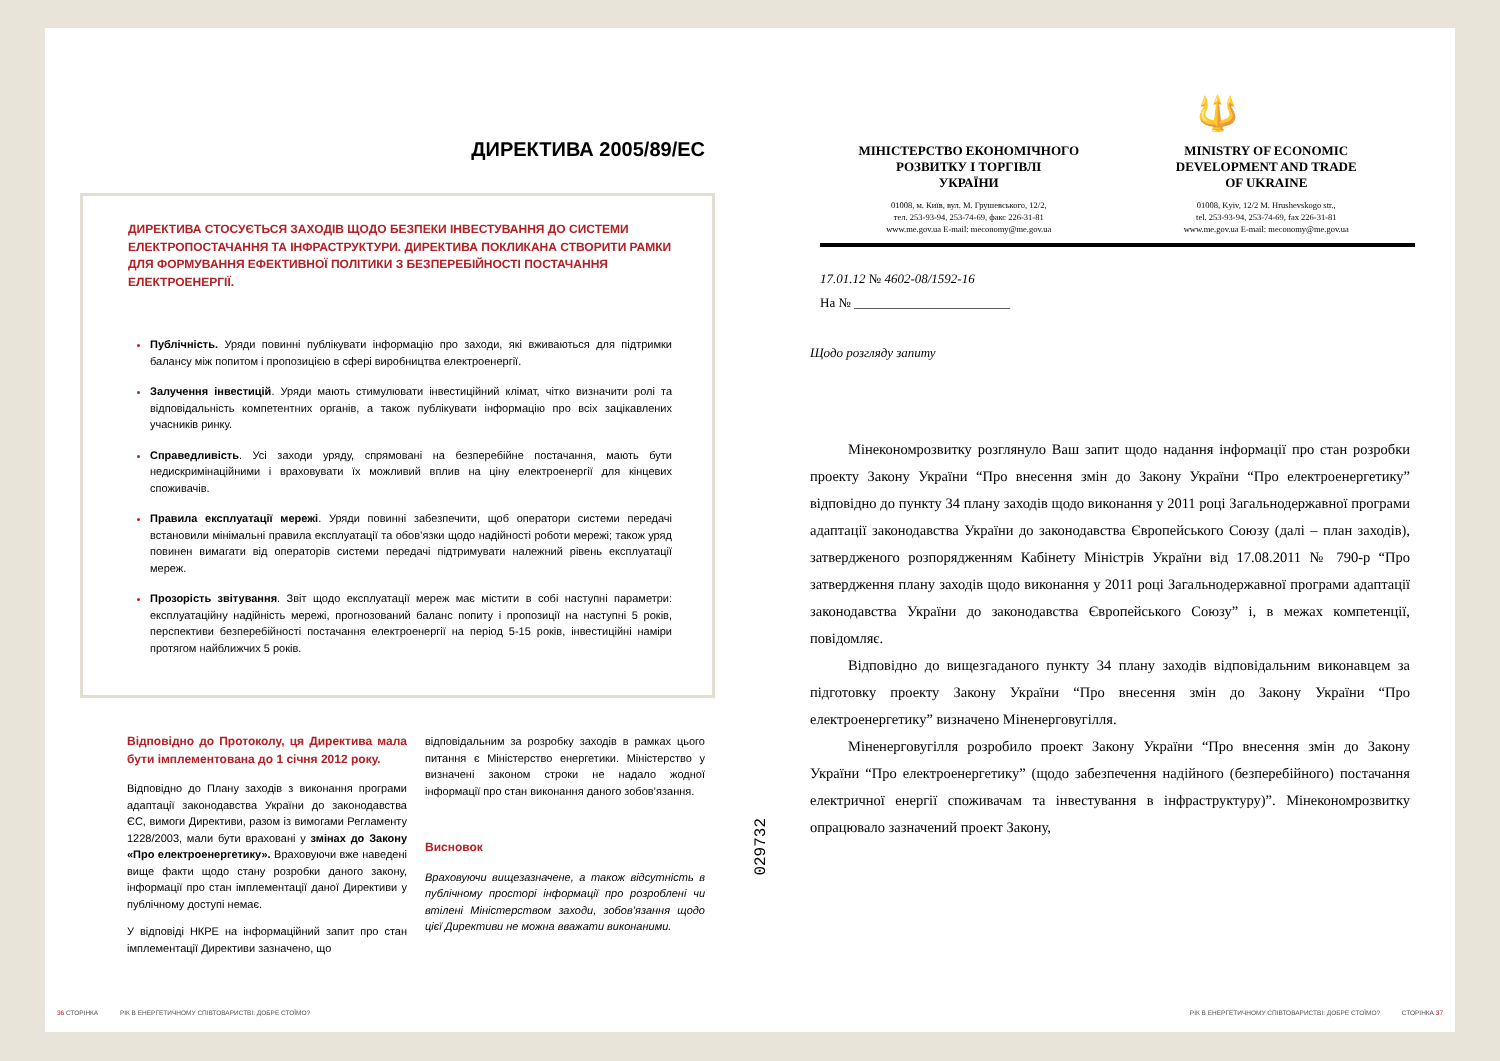ДИРЕКТИВА 2005/89/ЕС
ДИРЕКТИВА СТОСУЄТЬСЯ ЗАХОДІВ ЩОДО БЕЗПЕКИ ІНВЕСТУВАННЯ ДО СИСТЕМИ ЕЛЕКТРОПОСТАЧАННЯ ТА ІНФРАСТРУКТУРИ. ДИРЕКТИВА ПОКЛИКАНА СТВОРИТИ РАМКИ ДЛЯ ФОРМУВАННЯ ЕФЕКТИВНОЇ ПОЛІТИКИ З БЕЗПЕРЕБІЙНОСТІ ПОСТАЧАННЯ ЕЛЕКТРОЕНЕРГІЇ.
Публічність. Уряди повинні публікувати інформацію про заходи, які вживаються для підтримки балансу між попитом і пропозицією в сфері виробництва електроенергії.
Залучення інвестицій. Уряди мають стимулювати інвестиційний клімат, чітко визначити ролі та відповідальність компетентних органів, а також публікувати інформацію про всіх зацікавлених учасників ринку.
Справедливість. Усі заходи уряду, спрямовані на безперебійне постачання, мають бути недискримінаційними і враховувати їх можливий вплив на ціну електроенергії для кінцевих споживачів.
Правила експлуатації мережі. Уряди повинні забезпечити, щоб оператори системи передачі встановили мінімальні правила експлуатації та обов’язки щодо надійності роботи мережі; також уряд повинен вимагати від операторів системи передачі підтримувати належний рівень експлуатації мереж.
Прозорість звітування. Звіт щодо експлуатації мереж має містити в собі наступні параметри: експлуатаційну надійність мережі, прогнозований баланс попиту і пропозиції на наступні 5 років, перспективи безперебійності постачання електроенергії на період 5-15 років, інвестиційні наміри протягом найближчих 5 років.
Відповідно до Протоколу, ця Директива мала бути імплементована до 1 січня 2012 року.
Відповідно до Плану заходів з виконання програми адаптації законодавства України до законодавства ЄС, вимоги Директиви, разом із вимогами Регламенту 1228/2003, мали бути враховані у змінах до Закону «Про електроенергетику». Враховуючи вже наведені вище факти щодо стану розробки даного закону, інформації про стан імплементації даної Директиви у публічному доступі немає.
У відповіді НКРЕ на інформаційний запит про стан імплементації Директиви зазначено, що
відповідальним за розробку заходів в рамках цього питання є Міністерство енергетики. Міністерство у визначені законом строки не надало жодної інформації про стан виконання даного зобов’язання.
Висновок
Враховуючи вищезазначене, а також відсутність в публічному просторі інформації про розроблені чи втілені Міністерством заходи, зобов’язання щодо цієї Директиви не можна вважати виконаними.
36 СТОРІНКА РІК В ЕНЕРГЕТИЧНОМУ СПІВТОВАРИСТВІ: ДОБРЕ СТОЇМО?
🔱
МІНІСТЕРСТВО ЕКОНОМІЧНОГО
РОЗВИТКУ І ТОРГІВЛІ
УКРАЇНИ
01008, м. Київ, вул. М. Грушевського, 12/2,
тел. 253-93-94, 253-74-69, факс 226-31-81
www.me.gov.ua E-mail: meconomy@me.gov.ua
MINISTRY OF ECONOMIC
DEVELOPMENT AND TRADE
OF UKRAINE
01008, Kyiv, 12/2 M. Hrushevskogo str.,
tel. 253-93-94, 253-74-69, fax 226-31-81
www.me.gov.ua E-mail: meconomy@me.gov.ua
17.01.12 № 4602-08/1592-16
На № ________________________
Щодо розгляду запиту
Мінекономрозвитку розглянуло Ваш запит щодо надання інформації про стан розробки проекту Закону України “Про внесення змін до Закону України “Про електроенергетику” відповідно до пункту 34 плану заходів щодо виконання у 2011 році Загальнодержавної програми адаптації законодавства України до законодавства Європейського Союзу (далі – план заходів), затвердженого розпорядженням Кабінету Міністрів України від 17.08.2011 № 790-р “Про затвердження плану заходів щодо виконання у 2011 році Загальнодержавної програми адаптації законодавства України до законодавства Європейського Союзу” і, в межах компетенції, повідомляє.
Відповідно до вищезгаданого пункту 34 плану заходів відповідальним виконавцем за підготовку проекту Закону України “Про внесення змін до Закону України “Про електроенергетику” визначено Міненерговугілля.
Міненерговугілля розробило проект Закону України “Про внесення змін до Закону України “Про електроенергетику” (щодо забезпечення надійного (безперебійного) постачання електричної енергії споживачам та інвестування в інфраструктуру)”. Мінекономрозвитку опрацювало зазначений проект Закону,
029732
РІК В ЕНЕРГЕТИЧНОМУ СПІВТОВАРИСТВІ: ДОБРЕ СТОЇМО? СТОРІНКА 37